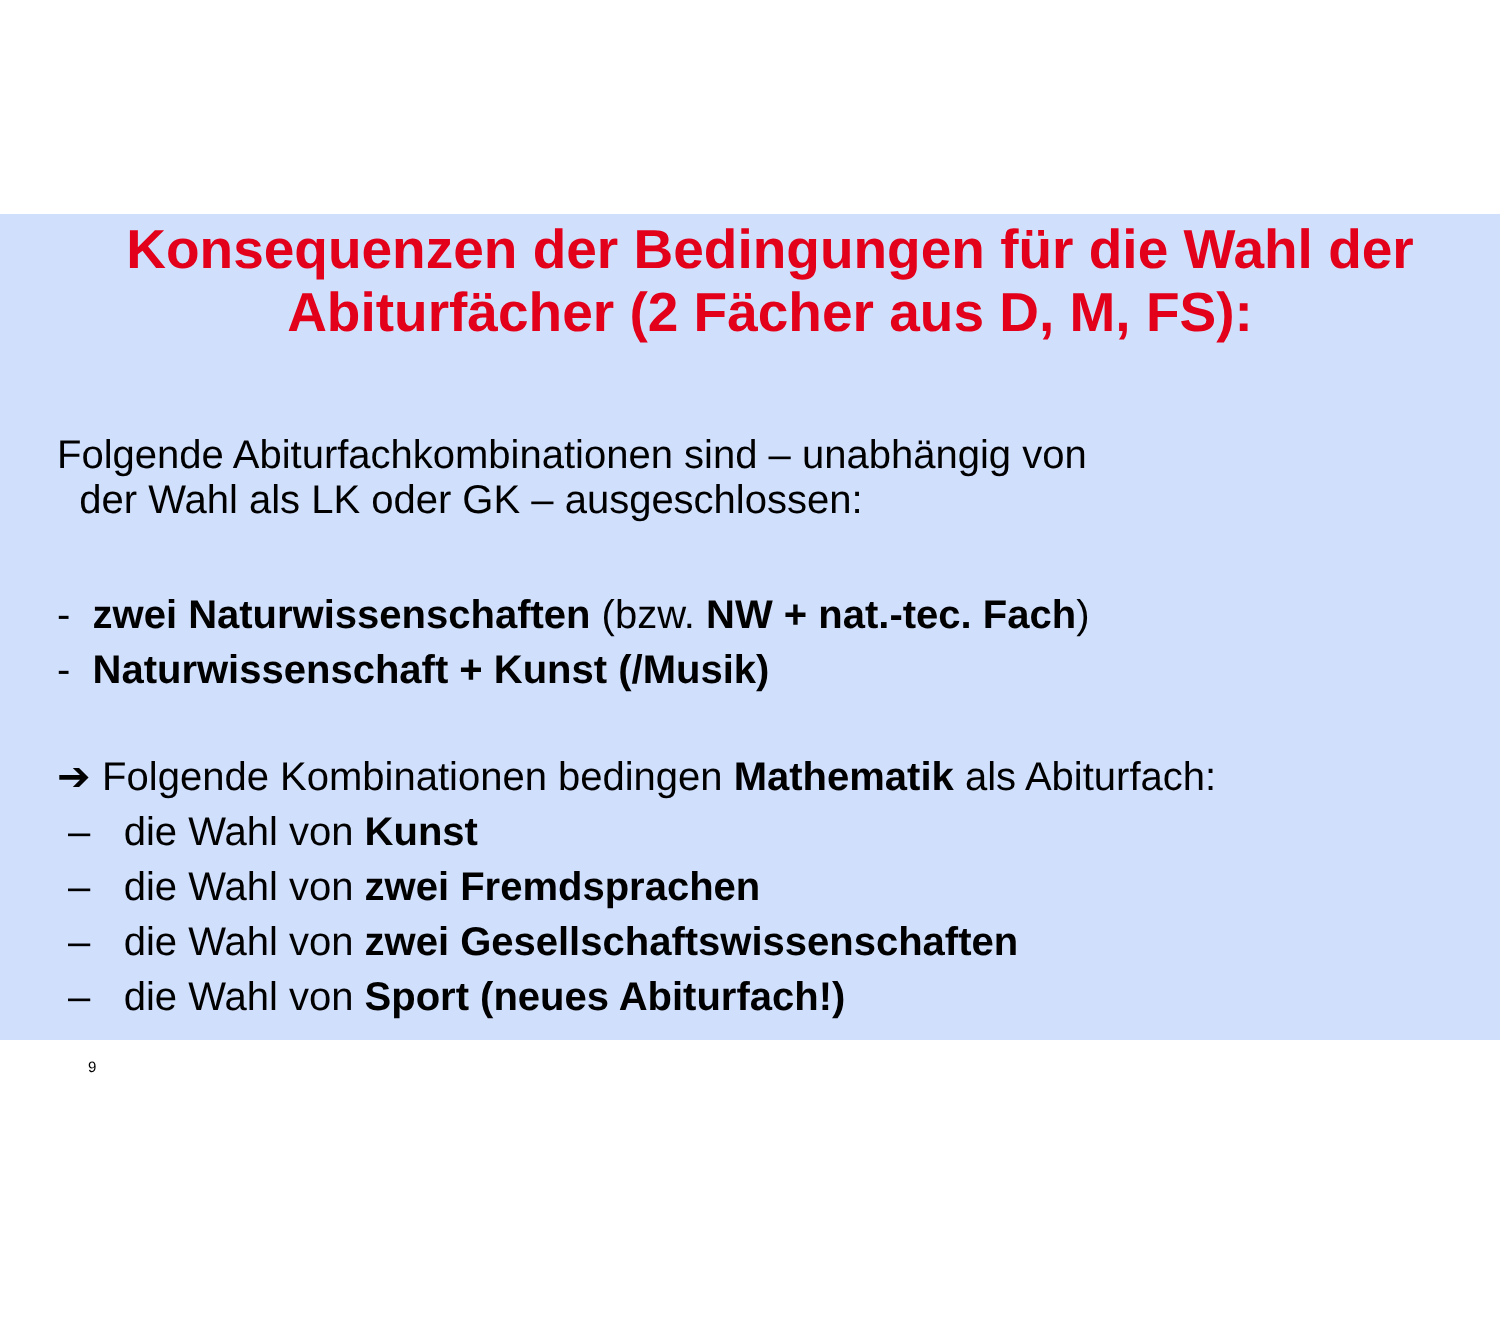Konsequenzen der Bedingungen für die Wahl der
Abiturfächer (2 Fächer aus D, M, FS):
Folgende Abiturfachkombinationen sind – unabhängig von
der Wahl als LK oder GK – ausgeschlossen:
- zwei Naturwissenschaften (bzw. NW + nat.-tec. Fach)
- Naturwissenschaft + Kunst (/Musik)
➔ Folgende Kombinationen bedingen Mathematik als Abiturfach:
– die Wahl von Kunst
– die Wahl von zwei Fremdsprachen
– die Wahl von zwei Gesellschaftswissenschaften
– die Wahl von Sport (neues Abiturfach!)
9